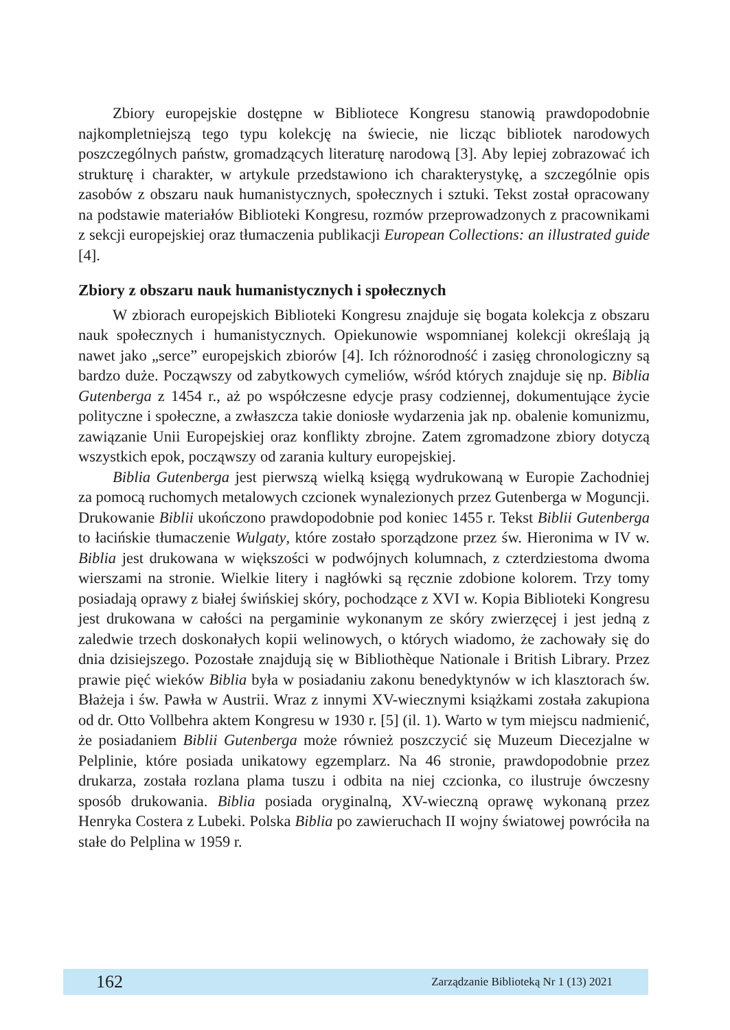Zbiory europejskie dostępne w Bibliotece Kongresu stanowią prawdopodobnie najkompletniejszą tego typu kolekcję na świecie, nie licząc bibliotek narodowych poszczególnych państw, gromadzących literaturę narodową [3]. Aby lepiej zobrazować ich strukturę i charakter, w artykule przedstawiono ich charakterystykę, a szczególnie opis zasobów z obszaru nauk humanistycznych, społecznych i sztuki. Tekst został opracowany na podstawie materiałów Biblioteki Kongresu, rozmów przeprowadzonych z pracownikami z sekcji europejskiej oraz tłumaczenia publikacji European Collections: an illustrated guide [4].
Zbiory z obszaru nauk humanistycznych i społecznych
W zbiorach europejskich Biblioteki Kongresu znajduje się bogata kolekcja z obszaru nauk społecznych i humanistycznych. Opiekunowie wspomnianej kolekcji określają ją nawet jako „serce” europejskich zbiorów [4]. Ich różnorodność i zasięg chronologiczny są bardzo duże. Począwszy od zabytkowych cymeliów, wśród których znajduje się np. Biblia Gutenberga z 1454 r., aż po współczesne edycje prasy codziennej, dokumentujące życie polityczne i społeczne, a zwłaszcza takie doniosłe wydarzenia jak np. obalenie komunizmu, zawiązanie Unii Europejskiej oraz konflikty zbrojne. Zatem zgromadzone zbiory dotyczą wszystkich epok, począwszy od zarania kultury europejskiej.
Biblia Gutenberga jest pierwszą wielką księgą wydrukowaną w Europie Zachodniej za pomocą ruchomych metalowych czcionek wynalezionych przez Gutenberga w Moguncji. Drukowanie Biblii ukończono prawdopodobnie pod koniec 1455 r. Tekst Biblii Gutenberga to łacińskie tłumaczenie Wulgaty, które zostało sporządzone przez św. Hieronima w IV w. Biblia jest drukowana w większości w podwójnych kolumnach, z czterdziestoma dwoma wierszami na stronie. Wielkie litery i nagłówki są ręcznie zdobione kolorem. Trzy tomy posiadają oprawy z białej świńskiej skóry, pochodzące z XVI w. Kopia Biblioteki Kongresu jest drukowana w całości na pergaminie wykonanym ze skóry zwierzęcej i jest jedną z zaledwie trzech doskonałych kopii welinowych, o których wiadomo, że zachowały się do dnia dzisiejszego. Pozostałe znajdują się w Bibliothèque Nationale i British Library. Przez prawie pięć wieków Biblia była w posiadaniu zakonu benedyktynów w ich klasztorach św. Błażeja i św. Pawła w Austrii. Wraz z innymi XV-wiecznymi książkami została zakupiona od dr. Otto Vollbehra aktem Kongresu w 1930 r. [5] (il. 1). Warto w tym miejscu nadmienić, że posiadaniem Biblii Gutenberga może również poszczycić się Muzeum Diecezjalne w Pelplinie, które posiada unikatowy egzemplarz. Na 46 stronie, prawdopodobnie przez drukarza, została rozlana plama tuszu i odbita na niej czcionka, co ilustruje ówczesny sposób drukowania. Biblia posiada oryginalną, XV-wieczną oprawę wykonaną przez Henryka Costera z Lubeki. Polska Biblia po zawieruchach II wojny światowej powróciła na stałe do Pelplina w 1959 r.
162 Zarządzanie Biblioteką Nr 1 (13) 2021